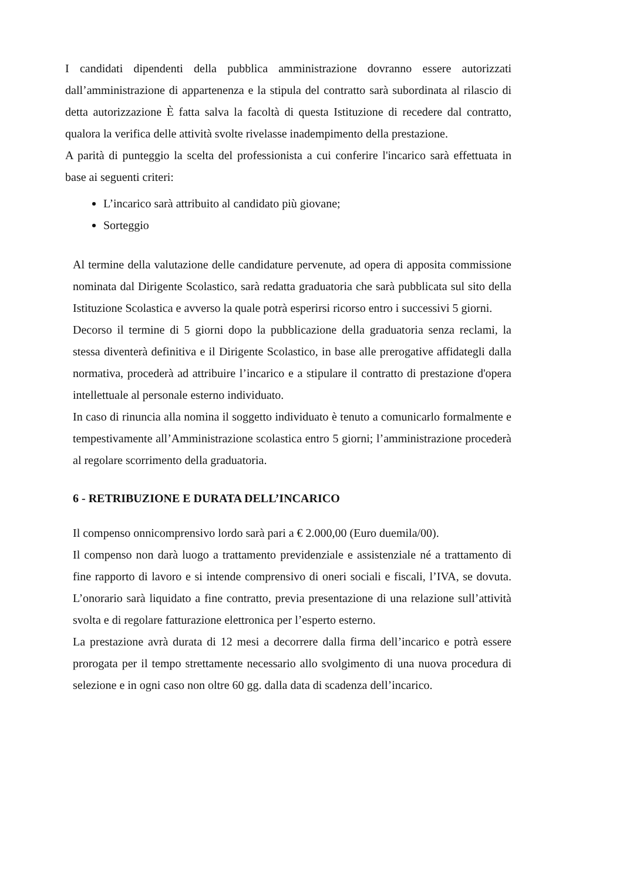I candidati dipendenti della pubblica amministrazione dovranno essere autorizzati dall’amministrazione di appartenenza e la stipula del contratto sarà subordinata al rilascio di detta autorizzazione È fatta salva la facoltà di questa Istituzione di recedere dal contratto, qualora la verifica delle attività svolte rivelasse inadempimento della prestazione.
A parità di punteggio la scelta del professionista a cui conferire l'incarico sarà effettuata in base ai seguenti criteri:
L’incarico sarà attribuito al candidato più giovane;
Sorteggio
Al termine della valutazione delle candidature pervenute, ad opera di apposita commissione nominata dal Dirigente Scolastico, sarà redatta graduatoria che sarà pubblicata sul sito della Istituzione Scolastica e avverso la quale potrà esperirsi ricorso entro i successivi 5 giorni.
Decorso il termine di 5 giorni dopo la pubblicazione della graduatoria senza reclami, la stessa diventerà definitiva e il Dirigente Scolastico, in base alle prerogative affidategli dalla normativa, procederà ad attribuire l’incarico e a stipulare il contratto di prestazione d'opera intellettuale al personale esterno individuato.
In caso di rinuncia alla nomina il soggetto individuato è tenuto a comunicarlo formalmente e tempestivamente all’Amministrazione scolastica entro 5 giorni; l’amministrazione procederà al regolare scorrimento della graduatoria.
6 - RETRIBUZIONE E DURATA DELL’INCARICO
Il compenso onnicomprensivo lordo sarà pari a € 2.000,00 (Euro duemila/00).
Il compenso non darà luogo a trattamento previdenziale e assistenziale né a trattamento di fine rapporto di lavoro e si intende comprensivo di oneri sociali e fiscali, l’IVA, se dovuta. L’onorario sarà liquidato a fine contratto, previa presentazione di una relazione sull’attività svolta e di regolare fatturazione elettronica per l’esperto esterno.
La prestazione avrà durata di 12 mesi a decorrere dalla firma dell’incarico e potrà essere prorogata per il tempo strettamente necessario allo svolgimento di una nuova procedura di selezione e in ogni caso non oltre 60 gg. dalla data di scadenza dell’incarico.